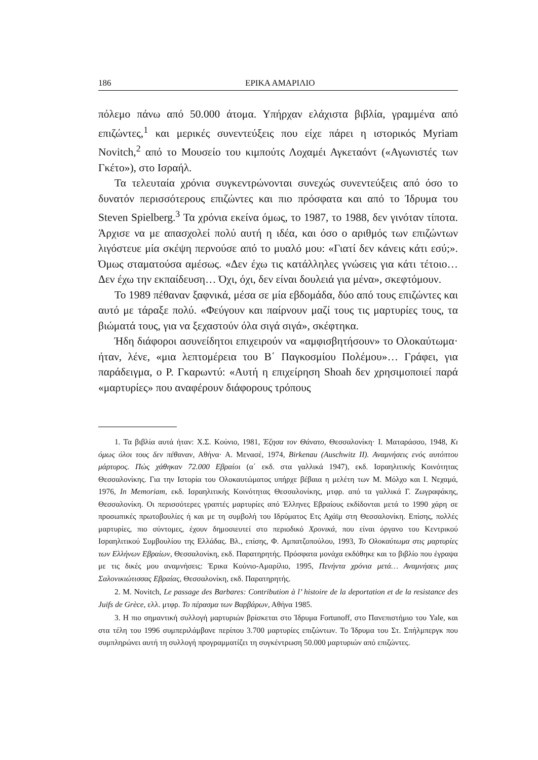186 ΕΡΙΚΑ ΑΜΑΡΙΛΙΟ
πόλεμο πάνω από 50.000 άτομα. Υπήρχαν ελάχιστα βιβλία, γραμμένα από επιζώντες,<sup>1</sup> και μερικές συνεντεύξεις που είχε πάρει η ιστορικός Myriam Novitch,<sup>2</sup> από το Μουσείο του κιμπούτς Λοχαμέι Αγκεταόντ («Αγωνιστές των Γκέτο»), στο Ισραήλ.
Τα τελευταία χρόνια συγκεντρώνονται συνεχώς συνεντεύξεις από όσο το δυνατόν περισσότερους επιζώντες και πιο πρόσφατα και από το Ίδρυμα του Steven Spielberg.<sup>3</sup> Τα χρόνια εκείνα όμως, το 1987, το 1988, δεν γινόταν τίποτα. Άρχισε να με απασχολεί πολύ αυτή η ιδέα, και όσο ο αριθμός των επιζώντων λιγόστευε μία σκέψη περνούσε από το μυαλό μου: «Γιατί δεν κάνεις κάτι εσύ;». Όμως σταματούσα αμέσως. «Δεν έχω τις κατάλληλες γνώσεις για κάτι τέτοιο… Δεν έχω την εκπαίδευση… Όχι, όχι, δεν είναι δουλειά για μένα», σκεφτόμουν.
Το 1989 πέθαναν ξαφνικά, μέσα σε μία εβδομάδα, δύο από τους επιζώντες και αυτό με τάραξε πολύ. «Φεύγουν και παίρνουν μαζί τους τις μαρτυρίες τους, τα βιώματά τους, για να ξεχαστούν όλα σιγά σιγά», σκέφτηκα.
Ήδη διάφοροι ασυνείδητοι επιχειρούν να «αμφισβητήσουν» το Ολοκαύτωμα· ήταν, λένε, «μια λεπτομέρεια του Β΄ Παγκοσμίου Πολέμου»… Γράφει, για παράδειγμα, ο Ρ. Γκαρωντύ: «Αυτή η επιχείρηση Shoah δεν χρησιμοποιεί παρά «μαρτυρίες» που αναφέρουν διάφορους τρόπους
1. Τα βιβλία αυτά ήταν: Χ.Σ. Κούνιο, 1981, Έζησα τον Θάνατο, Θεσσαλονίκη· Ι. Ματαράσσο, 1948, Κι όμως όλοι τους δεν πέθαναν, Αθήνα· Α. Μενασέ, 1974, Birkenau (Auschwitz II). Αναμνήσεις ενός αυτόπτου μάρτυρος. Πώς χάθηκαν 72.000 Εβραίοι (α΄ εκδ. στα γαλλικά 1947), εκδ. Ισραηλιτικής Κοινότητας Θεσσαλονίκης. Για την Ιστορία του Ολοκαυτώματος υπήρχε βέβαια η μελέτη των Μ. Μόλχο και Ι. Νεχαμά, 1976, In Memoriam, εκδ. Ισραηλιτικής Κοινότητας Θεσσαλονίκης, μτφρ. από τα γαλλικά Γ. Ζωγραφάκης, Θεσσαλονίκη. Οι περισσότερες γραπτές μαρτυρίες από Έλληνες Εβραίους εκδίδονται μετά το 1990 χάρη σε προσωπικές πρωτοβουλίες ή και με τη συμβολή του Ιδρύματος Ετς Αχάϊμ στη Θεσσαλονίκη. Επίσης, πολλές μαρτυρίες, πιο σύντομες, έχουν δημοσιευτεί στο περιοδικό Χρονικά, που είναι όργανο του Κεντρικού Ισραηλιτικού Συμβουλίου της Ελλάδας. Βλ., επίσης, Φ. Αμπατζοπούλου, 1993, Το Ολοκαύτωμα στις μαρτυρίες των Ελλήνων Εβραίων, Θεσσαλονίκη, εκδ. Παρατηρητής. Πρόσφατα μονάχα εκδόθηκε και το βιβλίο που έγραψα με τις δικές μου αναμνήσεις: Έρικα Κούνιο-Αμαρίλιο, 1995, Πενήντα χρόνια μετά… Αναμνήσεις μιας Σαλονικιώτισσας Εβραίας, Θεσσαλονίκη, εκδ. Παρατηρητής.
2. M. Novitch, Le passage des Barbares: Contribution à l’ histoire de la deportation et de la resistance des Juifs de Grèce, ελλ. μτφρ. Το πέρασμα των Βαρβάρων, Αθήνα 1985.
3. Η πιο σημαντική συλλογή μαρτυριών βρίσκεται στο Ίδρυμα Fortunoff, στο Πανεπιστήμιο του Yale, και στα τέλη του 1996 συμπεριλάμβανε περίπου 3.700 μαρτυρίες επιζώντων. Το Ίδρυμα του Στ. Σπήλμπεργκ που συμπληρώνει αυτή τη συλλογή προγραμματίζει τη συγκέντρωση 50.000 μαρτυριών από επιζώντες.